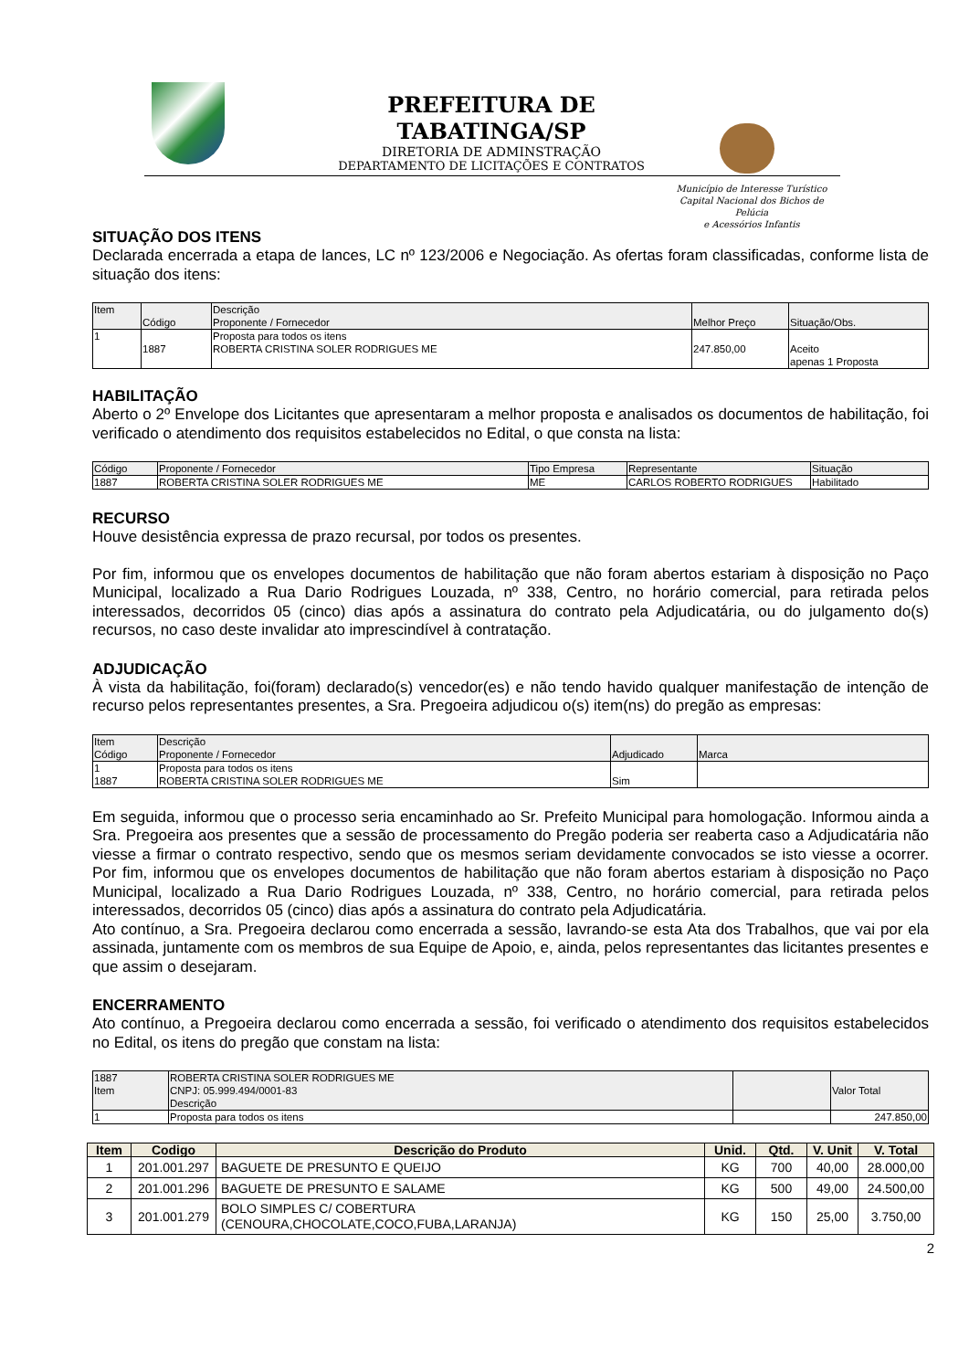PREFEITURA DE TABATINGA/SP
DIRETORIA DE ADMINSTRAÇÃO
DEPARTAMENTO DE LICITAÇÕES E CONTRATOS
Município de Interesse Turístico
Capital Nacional dos Bichos de Pelúcia
e Acessórios Infantis
SITUAÇÃO DOS ITENS
Declarada encerrada a etapa de lances, LC nº 123/2006 e Negociação. As ofertas foram classificadas, conforme lista de situação dos itens:
| Item | Código | Descrição Proponente / Fornecedor | Melhor Preço | Situação/Obs. |
| --- | --- | --- | --- | --- |
| 1 | 1887 | Proposta para todos os itens ROBERTA CRISTINA SOLER RODRIGUES ME | 247.850,00 | Aceito apenas 1 Proposta |
HABILITAÇÃO
Aberto o 2º Envelope dos Licitantes que apresentaram a melhor proposta e analisados os documentos de habilitação, foi verificado o atendimento dos requisitos estabelecidos no Edital, o que consta na lista:
| Código | Proponente / Fornecedor | Tipo Empresa | Representante | Situação |
| --- | --- | --- | --- | --- |
| 1887 | ROBERTA CRISTINA SOLER RODRIGUES ME | ME | CARLOS ROBERTO RODRIGUES | Habilitado |
RECURSO
Houve desistência expressa de prazo recursal, por todos os presentes.
Por fim, informou que os envelopes documentos de habilitação que não foram abertos estariam à disposição no Paço Municipal, localizado a Rua Dario Rodrigues Louzada, nº 338, Centro, no horário comercial, para retirada pelos interessados, decorridos 05 (cinco) dias após a assinatura do contrato pela Adjudicatária, ou do julgamento do(s) recursos, no caso deste invalidar ato imprescindível à contratação.
ADJUDICAÇÃO
À vista da habilitação, foi(foram) declarado(s) vencedor(es) e não tendo havido qualquer manifestação de intenção de recurso pelos representantes presentes, a Sra. Pregoeira adjudicou o(s) item(ns) do pregão as empresas:
| Item Código | Descrição Proponente / Fornecedor | Adjudicado | Marca |
| --- | --- | --- | --- |
| 1 1887 | Proposta para todos os itens ROBERTA CRISTINA SOLER RODRIGUES ME | Sim | |
Em seguida, informou que o processo seria encaminhado ao Sr. Prefeito Municipal para homologação. Informou ainda a Sra. Pregoeira aos presentes que a sessão de processamento do Pregão poderia ser reaberta caso a Adjudicatária não viesse a firmar o contrato respectivo, sendo que os mesmos seriam devidamente convocados se isto viesse a ocorrer. Por fim, informou que os envelopes documentos de habilitação que não foram abertos estariam à disposição no Paço Municipal, localizado a Rua Dario Rodrigues Louzada, nº 338, Centro, no horário comercial, para retirada pelos interessados, decorridos 05 (cinco) dias após a assinatura do contrato pela Adjudicatária.
Ato contínuo, a Sra. Pregoeira declarou como encerrada a sessão, lavrando-se esta Ata dos Trabalhos, que vai por ela assinada, juntamente com os membros de sua Equipe de Apoio, e, ainda, pelos representantes das licitantes presentes e que assim o desejaram.
ENCERRAMENTO
Ato contínuo, a Pregoeira declarou como encerrada a sessão, foi verificado o atendimento dos requisitos estabelecidos no Edital, os itens do pregão que constam na lista:
| 1887 Item | ROBERTA CRISTINA SOLER RODRIGUES ME CNPJ: 05.999.494/0001-83 Descrição | | Valor Total |
| --- | --- | --- | --- |
| 1 | Proposta para todos os itens | | 247.850,00 |
| Item | Codigo | Descrição do Produto | Unid. | Qtd. | V. Unit | V. Total |
| --- | --- | --- | --- | --- | --- | --- |
| 1 | 201.001.297 | BAGUETE DE PRESUNTO E QUEIJO | KG | 700 | 40,00 | 28.000,00 |
| 2 | 201.001.296 | BAGUETE DE PRESUNTO E SALAME | KG | 500 | 49,00 | 24.500,00 |
| 3 | 201.001.279 | BOLO SIMPLES C/ COBERTURA (CENOURA,CHOCOLATE,COCO,FUBA,LARANJA) | KG | 150 | 25,00 | 3.750,00 |
2